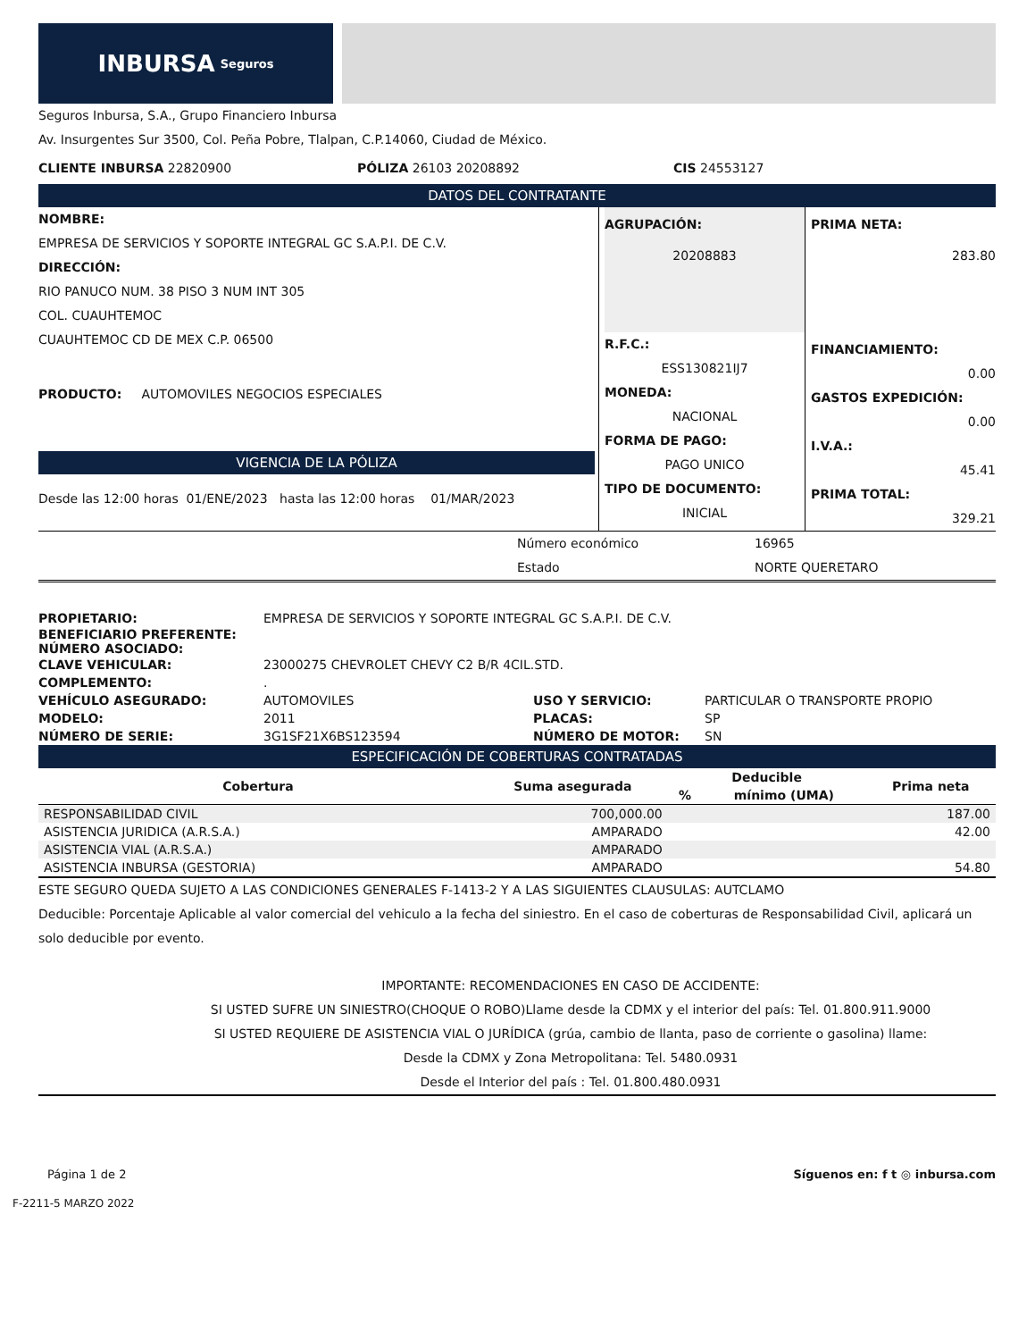INBURSA Seguros
Seguros Inbursa, S.A., Grupo Financiero Inbursa
Av. Insurgentes Sur 3500, Col. Peña Pobre, Tlalpan, C.P.14060, Ciudad de México.
CLIENTE INBURSA 22820900 PÓLIZA 26103 20208892 CIS 24553127
DATOS DEL CONTRATANTE
NOMBRE:
EMPRESA DE SERVICIOS Y SOPORTE INTEGRAL GC S.A.P.I. DE C.V.
DIRECCIÓN:
RIO PANUCO NUM. 38 PISO 3 NUM INT 305
COL. CUAUHTEMOC
CUAUHTEMOC CD DE MEX C.P. 06500
PRODUCTO: AUTOMOVILES NEGOCIOS ESPECIALES
VIGENCIA DE LA PÓLIZA
Desde las 12:00 horas 01/ENE/2023 hasta las 12:00 horas 01/MAR/2023
AGRUPACIÓN:
20208883
R.F.C.:
ESS130821IJ7
MONEDA:
NACIONAL
FORMA DE PAGO:
PAGO UNICO
TIPO DE DOCUMENTO:
INICIAL
PRIMA NETA:
283.80
FINANCIAMIENTO:
0.00
GASTOS EXPEDICIÓN:
0.00
I.V.A.:
45.41
PRIMA TOTAL:
329.21
Número económico 16965
Estado NORTE QUERETARO
| PROPIETARIO: | EMPRESA DE SERVICIOS Y SOPORTE INTEGRAL GC S.A.P.I. DE C.V. | | |
| BENEFICIARIO PREFERENTE: | | | |
| NÚMERO ASOCIADO: | | | |
| CLAVE VEHICULAR: | 23000275 CHEVROLET CHEVY C2 B/R 4CIL.STD. | | |
| COMPLEMENTO: | . | | |
| VEHÍCULO ASEGURADO: | AUTOMOVILES | USO Y SERVICIO: | PARTICULAR O TRANSPORTE PROPIO |
| MODELO: | 2011 | PLACAS: | SP |
| NÚMERO DE SERIE: | 3G1SF21X6BS123594 | NÚMERO DE MOTOR: | SN |
ESPECIFICACIÓN DE COBERTURAS CONTRATADAS
| Cobertura | Suma asegurada | Deducible | | Prima neta |
| --- | --- | --- | --- | --- |
| | | % | mínimo (UMA) | |
| RESPONSABILIDAD CIVIL | 700,000.00 | | | 187.00 |
| ASISTENCIA JURIDICA (A.R.S.A.) | AMPARADO | | | 42.00 |
| ASISTENCIA VIAL (A.R.S.A.) | AMPARADO | | | |
| ASISTENCIA INBURSA (GESTORIA) | AMPARADO | | | 54.80 |
ESTE SEGURO QUEDA SUJETO A LAS CONDICIONES GENERALES F-1413-2 Y A LAS SIGUIENTES CLAUSULAS: AUTCLAMO
Deducible: Porcentaje Aplicable al valor comercial del vehiculo a la fecha del siniestro. En el caso de coberturas de Responsabilidad Civil, aplicará un solo deducible por evento.
IMPORTANTE: RECOMENDACIONES EN CASO DE ACCIDENTE:
SI USTED SUFRE UN SINIESTRO(CHOQUE O ROBO)Llame desde la CDMX y el interior del país: Tel. 01.800.911.9000
SI USTED REQUIERE DE ASISTENCIA VIAL O JURÍDICA (grúa, cambio de llanta, paso de corriente o gasolina) llame:
Desde la CDMX y Zona Metropolitana: Tel. 5480.0931
Desde el Interior del país : Tel. 01.800.480.0931
Página 1 de 2 Síguenos en: f t ◎ inbursa.com
F-2211-5 MARZO 2022